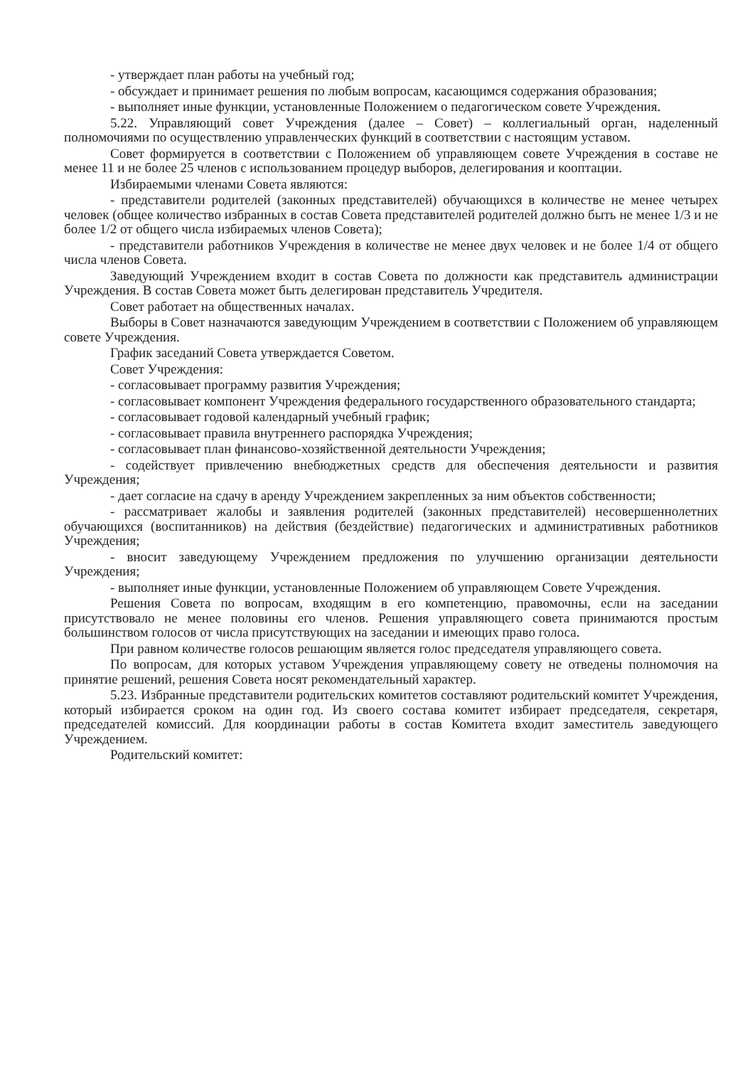- утверждает план работы на учебный год;
- обсуждает и принимает решения по любым вопросам, касающимся содержания образования;
- выполняет иные функции, установленные Положением о педагогическом совете Учреждения.
5.22. Управляющий совет Учреждения (далее – Совет) – коллегиальный орган, наделенный полномочиями по осуществлению управленческих функций в соответствии с настоящим уставом.
Совет формируется в соответствии с Положением об управляющем совете Учреждения в составе не менее 11 и не более 25 членов с использованием процедур выборов, делегирования и кооптации.
Избираемыми членами Совета являются:
- представители родителей (законных представителей) обучающихся в количестве не менее четырех человек (общее количество избранных в состав Совета представителей родителей должно быть не менее 1/3 и не более 1/2 от общего числа избираемых членов Совета);
- представители работников Учреждения в количестве не менее двух человек и не более 1/4 от общего числа членов Совета.
Заведующий Учреждением входит в состав Совета по должности как представитель администрации Учреждения. В состав Совета может быть делегирован представитель Учредителя.
Совет работает на общественных началах.
Выборы в Совет назначаются заведующим Учреждением в соответствии с Положением об управляющем совете Учреждения.
График заседаний Совета утверждается Советом.
Совет Учреждения:
- согласовывает программу развития Учреждения;
- согласовывает компонент Учреждения федерального государственного образовательного стандарта;
- согласовывает годовой календарный учебный график;
- согласовывает правила внутреннего распорядка Учреждения;
- согласовывает план финансово-хозяйственной деятельности Учреждения;
- содействует привлечению внебюджетных средств для обеспечения деятельности и развития Учреждения;
- дает согласие на сдачу в аренду Учреждением закрепленных за ним объектов собственности;
- рассматривает жалобы и заявления родителей (законных представителей) несовершеннолетних обучающихся (воспитанников) на действия (бездействие) педагогических и административных работников Учреждения;
- вносит заведующему Учреждением предложения по улучшению организации деятельности Учреждения;
- выполняет иные функции, установленные Положением об управляющем Совете Учреждения.
Решения Совета по вопросам, входящим в его компетенцию, правомочны, если на заседании присутствовало не менее половины его членов. Решения управляющего совета принимаются простым большинством голосов от числа присутствующих на заседании и имеющих право голоса.
При равном количестве голосов решающим является голос председателя управляющего совета.
По вопросам, для которых уставом Учреждения управляющему совету не отведены полномочия на принятие решений, решения Совета носят рекомендательный характер.
5.23. Избранные представители родительских комитетов составляют родительский комитет Учреждения, который избирается сроком на один год. Из своего состава комитет избирает председателя, секретаря, председателей комиссий. Для координации работы в состав Комитета входит заместитель заведующего Учреждением.
Родительский комитет: